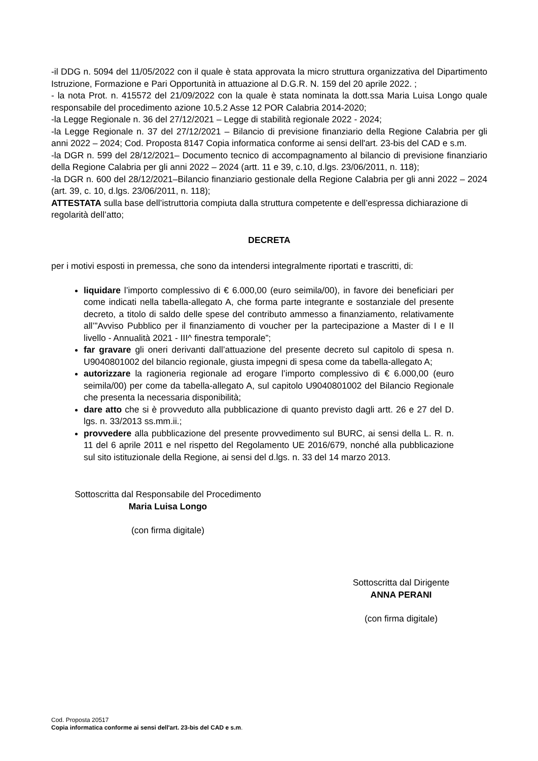-il DDG n. 5094 del 11/05/2022 con il quale è stata approvata la micro struttura organizzativa del Dipartimento Istruzione, Formazione e Pari Opportunità in attuazione al D.G.R. N. 159 del 20 aprile 2022. ;
- la nota Prot. n. 415572 del 21/09/2022 con la quale è stata nominata la dott.ssa Maria Luisa Longo quale responsabile del procedimento azione 10.5.2 Asse 12 POR Calabria 2014-2020;
-la Legge Regionale n. 36 del 27/12/2021 – Legge di stabilità regionale 2022 - 2024;
-la Legge Regionale n. 37 del 27/12/2021 – Bilancio di previsione finanziario della Regione Calabria per gli anni 2022 – 2024; Cod. Proposta 8147 Copia informatica conforme ai sensi dell'art. 23-bis del CAD e s.m.
-la DGR n. 599 del 28/12/2021– Documento tecnico di accompagnamento al bilancio di previsione finanziario della Regione Calabria per gli anni 2022 – 2024 (artt. 11 e 39, c.10, d.lgs. 23/06/2011, n. 118);
-la DGR n. 600 del 28/12/2021–Bilancio finanziario gestionale della Regione Calabria per gli anni 2022 – 2024 (art. 39, c. 10, d.lgs. 23/06/2011, n. 118);
ATTESTATA sulla base dell’istruttoria compiuta dalla struttura competente e dell’espressa dichiarazione di regolarità dell’atto;
DECRETA
per i motivi esposti in premessa, che sono da intendersi integralmente riportati e trascritti, di:
liquidare l’importo complessivo di € 6.000,00 (euro seimila/00), in favore dei beneficiari per come indicati nella tabella-allegato A, che forma parte integrante e sostanziale del presente decreto, a titolo di saldo delle spese del contributo ammesso a finanziamento, relativamente all’”Avviso Pubblico per il finanziamento di voucher per la partecipazione a Master di I e II livello - Annualità 2021 - III^ finestra temporale”;
far gravare gli oneri derivanti dall’attuazione del presente decreto sul capitolo di spesa n. U9040801002 del bilancio regionale, giusta impegni di spesa come da tabella-allegato A;
autorizzare la ragioneria regionale ad erogare l’importo complessivo di € 6.000,00 (euro seimila/00) per come da tabella-allegato A, sul capitolo U9040801002 del Bilancio Regionale che presenta la necessaria disponibilità;
dare atto che si è provveduto alla pubblicazione di quanto previsto dagli artt. 26 e 27 del D. lgs. n. 33/2013 ss.mm.ii.;
provvedere alla pubblicazione del presente provvedimento sul BURC, ai sensi della L. R. n. 11 del 6 aprile 2011 e nel rispetto del Regolamento UE 2016/679, nonché alla pubblicazione sul sito istituzionale della Regione, ai sensi del d.lgs. n. 33 del 14 marzo 2013.
Sottoscritta dal Responsabile del Procedimento
Maria Luisa Longo
(con firma digitale)
Sottoscritta dal Dirigente
ANNA PERANI
(con firma digitale)
Cod. Proposta 20517
Copia informatica conforme ai sensi dell'art. 23-bis del CAD e s.m.